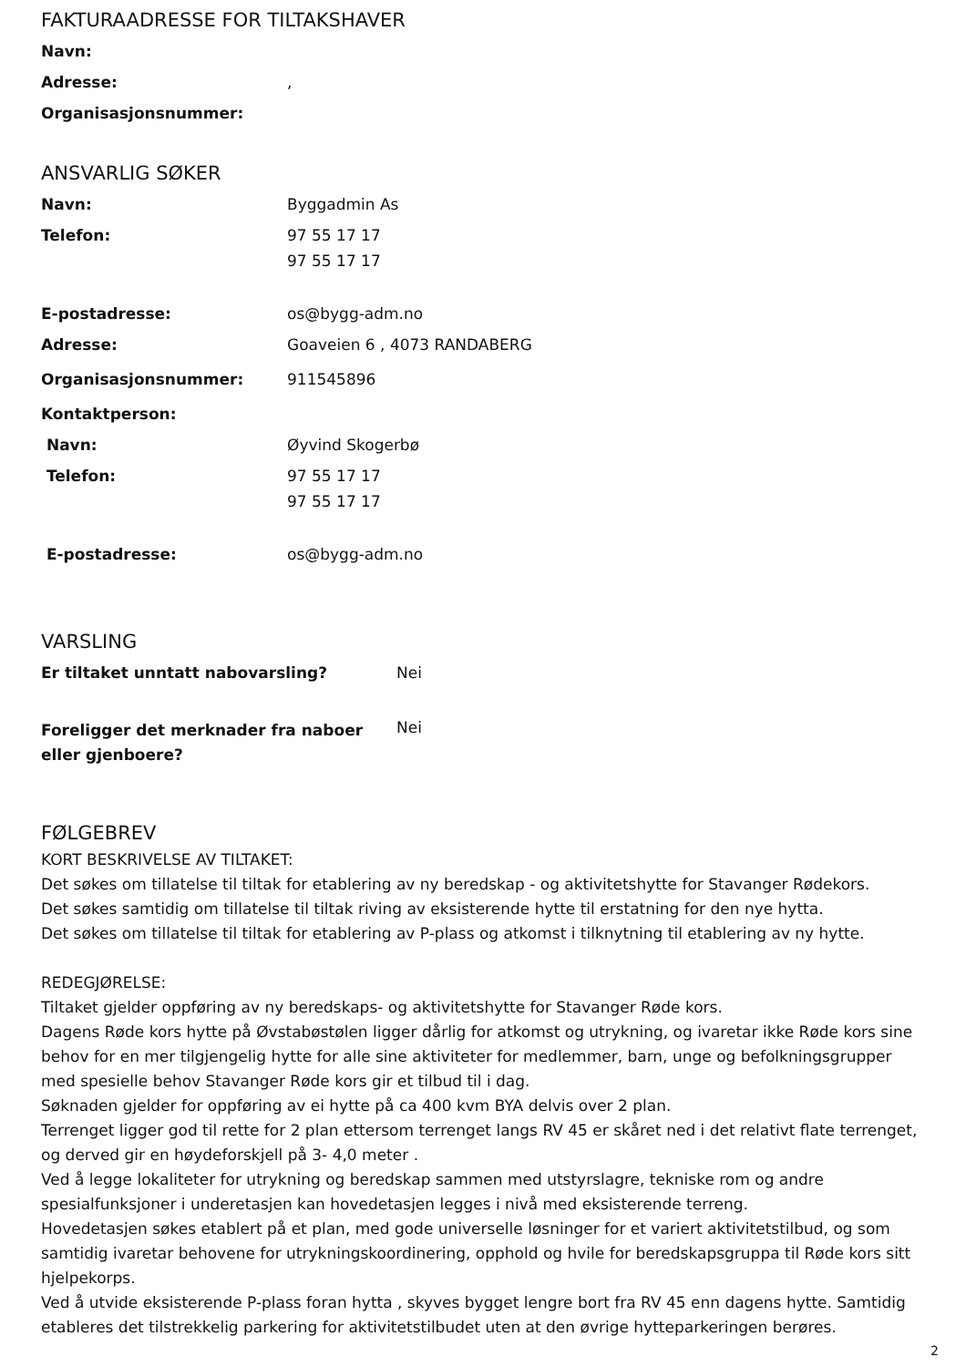FAKTURAADRESSE FOR TILTAKSHAVER
| Navn: | |
| Adresse: | , |
| Organisasjonsnummer: | |
ANSVARLIG SØKER
| Navn: | Byggadmin As |
| Telefon: | 97 55 17 17 97 55 17 17 |
| E-postadresse: | os@bygg-adm.no |
| Adresse: | Goaveien 6 , 4073 RANDABERG |
| Organisasjonsnummer: | 911545896 |
| Kontaktperson: | |
| Navn: | Øyvind Skogerbø |
| Telefon: | 97 55 17 17 97 55 17 17 |
| E-postadresse: | os@bygg-adm.no |
VARSLING
| Er tiltaket unntatt nabovarsling? | Nei |
| Foreligger det merknader fra naboer eller gjenboere? | Nei |
FØLGEBREV
KORT BESKRIVELSE AV TILTAKET:
Det søkes om tillatelse til tiltak for etablering av ny beredskap - og aktivitetshytte for Stavanger Rødekors.
Det søkes samtidig om tillatelse til tiltak riving av eksisterende hytte til erstatning for den nye hytta.
Det søkes om tillatelse til tiltak for etablering av P-plass og atkomst i tilknytning til etablering av ny hytte.
REDEGJØRELSE:
Tiltaket gjelder oppføring av ny beredskaps- og aktivitetshytte for Stavanger Røde kors.
Dagens Røde kors hytte på Øvstabøstølen ligger dårlig for atkomst og utrykning, og ivaretar ikke Røde kors sine behov for en mer tilgjengelig hytte for alle sine aktiviteter for medlemmer, barn, unge og befolkningsgrupper med spesielle behov Stavanger Røde kors gir et tilbud til i dag.
Søknaden gjelder for oppføring av ei hytte på ca 400 kvm BYA delvis over 2 plan.
Terrenget ligger god til rette for 2 plan ettersom terrenget langs RV 45 er skåret ned i det relativt flate terrenget, og derved gir en høydeforskjell på 3- 4,0 meter .
Ved å legge lokaliteter for utrykning og beredskap sammen med utstyrslagre, tekniske rom og andre spesialfunksjoner i underetasjen kan hovedetasjen legges i nivå med eksisterende terreng.
Hovedetasjen søkes etablert på et plan, med gode universelle løsninger for et variert aktivitetstilbud, og som samtidig ivaretar behovene for utrykningskoordinering, opphold og hvile for beredskapsgruppa til Røde kors sitt hjelpekorps.
Ved å utvide eksisterende P-plass foran hytta , skyves bygget lengre bort fra RV 45 enn dagens hytte. Samtidig etableres det tilstrekkelig parkering for aktivitetstilbudet uten at den øvrige hytteparkeringen berøres.
2